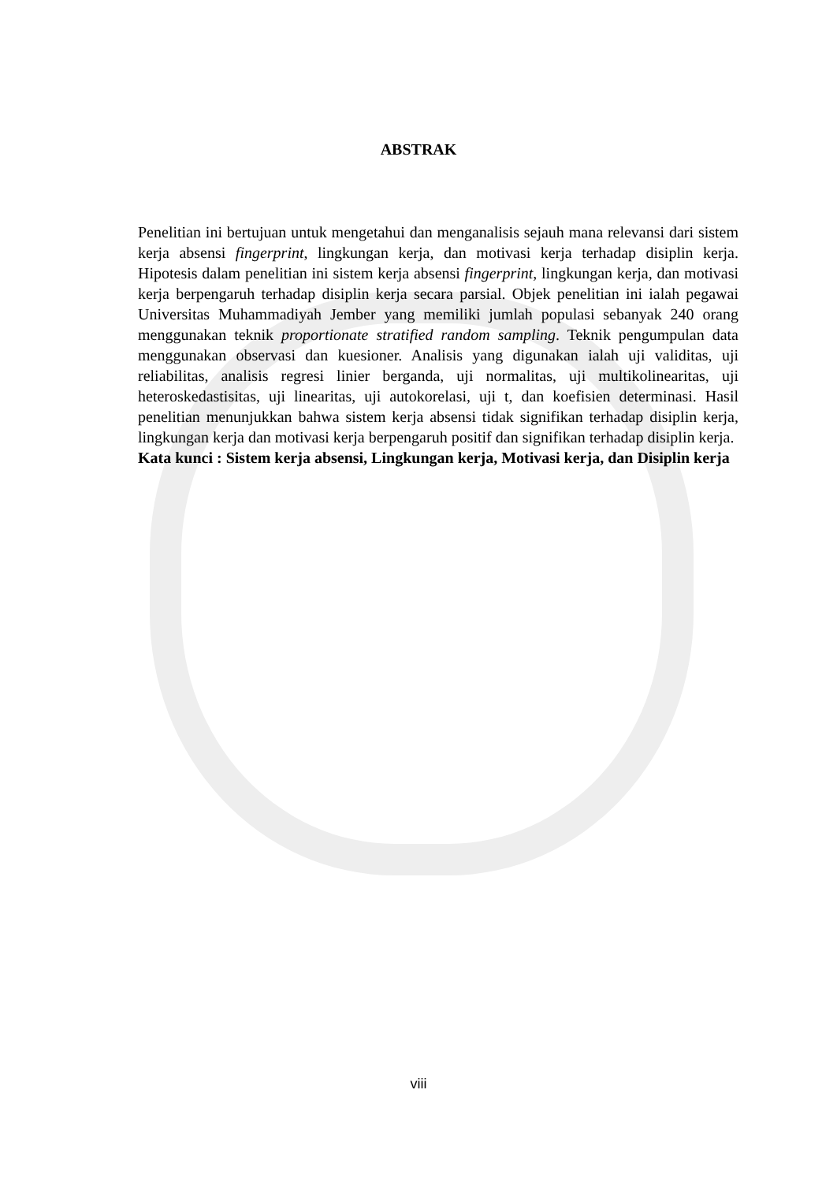ABSTRAK
Penelitian ini bertujuan untuk mengetahui dan menganalisis sejauh mana relevansi dari sistem kerja absensi fingerprint, lingkungan kerja, dan motivasi kerja terhadap disiplin kerja. Hipotesis dalam penelitian ini sistem kerja absensi fingerprint, lingkungan kerja, dan motivasi kerja berpengaruh terhadap disiplin kerja secara parsial. Objek penelitian ini ialah pegawai Universitas Muhammadiyah Jember yang memiliki jumlah populasi sebanyak 240 orang menggunakan teknik proportionate stratified random sampling. Teknik pengumpulan data menggunakan observasi dan kuesioner. Analisis yang digunakan ialah uji validitas, uji reliabilitas, analisis regresi linier berganda, uji normalitas, uji multikolinearitas, uji heteroskedastisitas, uji linearitas, uji autokorelasi, uji t, dan koefisien determinasi. Hasil penelitian menunjukkan bahwa sistem kerja absensi tidak signifikan terhadap disiplin kerja, lingkungan kerja dan motivasi kerja berpengaruh positif dan signifikan terhadap disiplin kerja.
Kata kunci : Sistem kerja absensi, Lingkungan kerja, Motivasi kerja, dan Disiplin kerja
viii